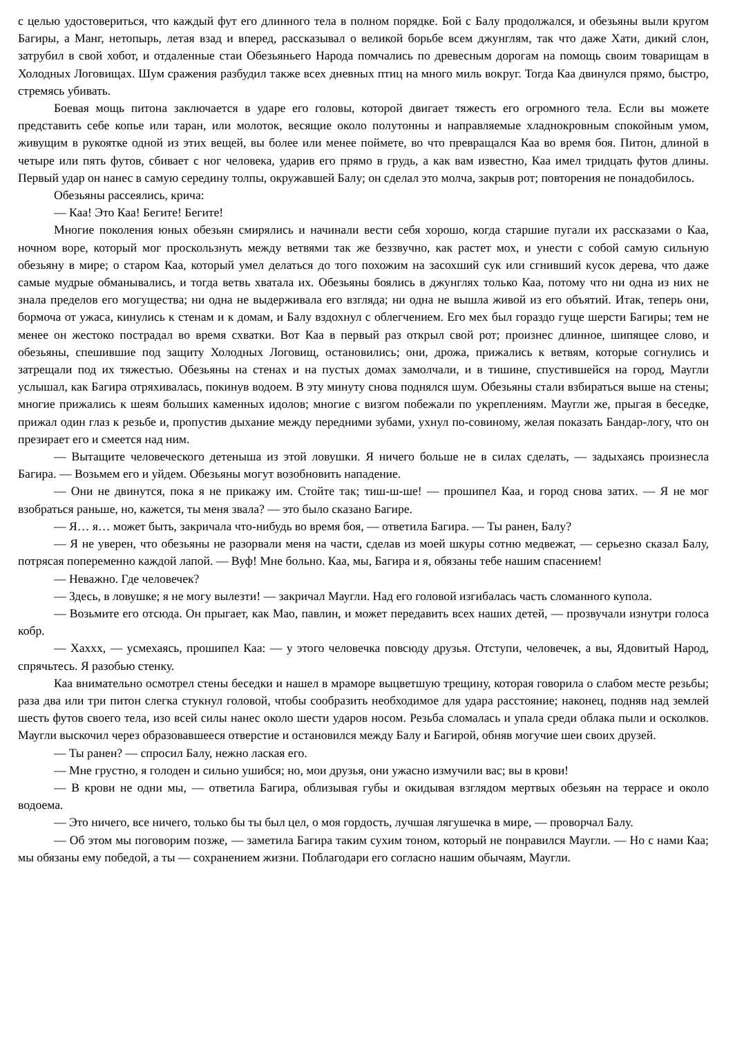с целью удостовериться, что каждый фут его длинного тела в полном порядке. Бой с Балу продолжался, и обезьяны выли кругом Багиры, а Манг, нетопырь, летая взад и вперед, рассказывал о великой борьбе всем джунглям, так что даже Хати, дикий слон, затрубил в свой хобот, и отдаленные стаи Обезьяньего Народа помчались по древесным дорогам на помощь своим товарищам в Холодных Логовищах. Шум сражения разбудил также всех дневных птиц на много миль вокруг. Тогда Каа двинулся прямо, быстро, стремясь убивать.
Боевая мощь питона заключается в ударе его головы, которой двигает тяжесть его огромного тела. Если вы можете представить себе копье или таран, или молоток, весящие около полутонны и направляемые хладнокровным спокойным умом, живущим в рукоятке одной из этих вещей, вы более или менее поймете, во что превращался Каа во время боя. Питон, длиной в четыре или пять футов, сбивает с ног человека, ударив его прямо в грудь, а как вам известно, Каа имел тридцать футов длины. Первый удар он нанес в самую середину толпы, окружавшей Балу; он сделал это молча, закрыв рот; повторения не понадобилось.
Обезьяны рассеялись, крича:
— Каа! Это Каа! Бегите! Бегите!
Многие поколения юных обезьян смирялись и начинали вести себя хорошо, когда старшие пугали их рассказами о Каа, ночном воре, который мог проскользнуть между ветвями так же беззвучно, как растет мох, и унести с собой самую сильную обезьяну в мире; о старом Каа, который умел делаться до того похожим на засохший сук или сгнивший кусок дерева, что даже самые мудрые обманывались, и тогда ветвь хватала их. Обезьяны боялись в джунглях только Каа, потому что ни одна из них не знала пределов его могущества; ни одна не выдерживала его взгляда; ни одна не вышла живой из его объятий. Итак, теперь они, бормоча от ужаса, кинулись к стенам и к домам, и Балу вздохнул с облегчением. Его мех был гораздо гуще шерсти Багиры; тем не менее он жестоко пострадал во время схватки. Вот Каа в первый раз открыл свой рот; произнес длинное, шипящее слово, и обезьяны, спешившие под защиту Холодных Логовищ, остановились; они, дрожа, прижались к ветвям, которые согнулись и затрещали под их тяжестью. Обезьяны на стенах и на пустых домах замолчали, и в тишине, спустившейся на город, Маугли услышал, как Багира отряхивалась, покинув водоем. В эту минуту снова поднялся шум. Обезьяны стали взбираться выше на стены; многие прижались к шеям больших каменных идолов; многие с визгом побежали по укреплениям. Маугли же, прыгая в беседке, прижал один глаз к резьбе и, пропустив дыхание между передними зубами, ухнул по-совиному, желая показать Бандар-логу, что он презирает его и смеется над ним.
— Вытащите человеческого детеныша из этой ловушки. Я ничего больше не в силах сделать, — задыхаясь произнесла Багира. — Возьмем его и уйдем. Обезьяны могут возобновить нападение.
— Они не двинутся, пока я не прикажу им. Стойте так; тиш-ш-ше! — прошипел Каа, и город снова затих. — Я не мог взобраться раньше, но, кажется, ты меня звала? — это было сказано Багире.
— Я… я… может быть, закричала что-нибудь во время боя, — ответила Багира. — Ты ранен, Балу?
— Я не уверен, что обезьяны не разорвали меня на части, сделав из моей шкуры сотню медвежат, — серьезно сказал Балу, потрясая попеременно каждой лапой. — Вуф! Мне больно. Каа, мы, Багира и я, обязаны тебе нашим спасением!
— Неважно. Где человечек?
— Здесь, в ловушке; я не могу вылезти! — закричал Маугли. Над его головой изгибалась часть сломанного купола.
— Возьмите его отсюда. Он прыгает, как Мао, павлин, и может передавить всех наших детей, — прозвучали изнутри голоса кобр.
— Хахxx, — усмехаясь, прошипел Каа: — у этого человечка повсюду друзья. Отступи, человечек, а вы, Ядовитый Народ, спрячьтесь. Я разобью стенку.
Каа внимательно осмотрел стены беседки и нашел в мраморе выцветшую трещину, которая говорила о слабом месте резьбы; раза два или три питон слегка стукнул головой, чтобы сообразить необходимое для удара расстояние; наконец, подняв над землей шесть футов своего тела, изо всей силы нанес около шести ударов носом. Резьба сломалась и упала среди облака пыли и осколков. Маугли выскочил через образовавшееся отверстие и остановился между Балу и Багирой, обняв могучие шеи своих друзей.
— Ты ранен? — спросил Балу, нежно лаская его.
— Мне грустно, я голоден и сильно ушибся; но, мои друзья, они ужасно измучили вас; вы в крови!
— В крови не одни мы, — ответила Багира, облизывая губы и окидывая взглядом мертвых обезьян на террасе и около водоема.
— Это ничего, все ничего, только бы ты был цел, о моя гордость, лучшая лягушечка в мире, — проворчал Балу.
— Об этом мы поговорим позже, — заметила Багира таким сухим тоном, который не понравился Маугли. — Но с нами Каа; мы обязаны ему победой, а ты — сохранением жизни. Поблагодари его согласно нашим обычаям, Маугли.